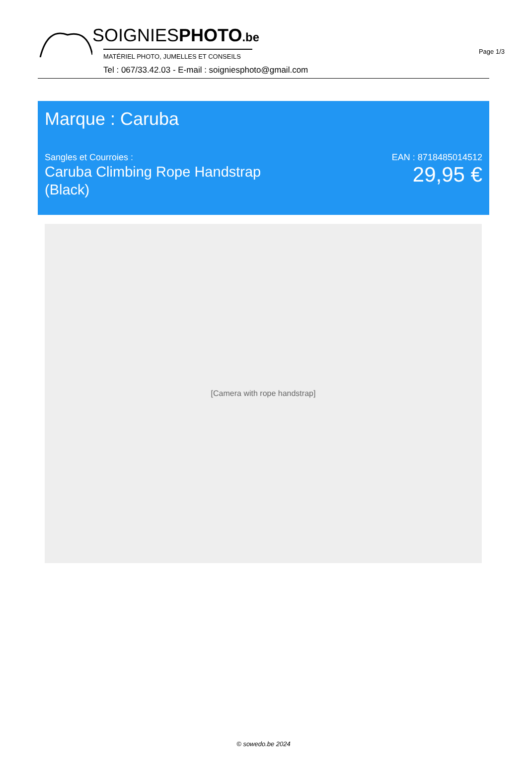Page 1/3
SOIGNIESPHOTO.be
MATÉRIEL PHOTO, JUMELLES ET CONSEILS
Tel : 067/33.42.03 - E-mail : soigniesphoto@gmail.com
Marque : Caruba
Sangles et Courroies :
Caruba Climbing Rope Handstrap
(Black)
EAN : 8718485014512
29,95 €
[Camera with rope handstrap]
© sowedo.be 2024